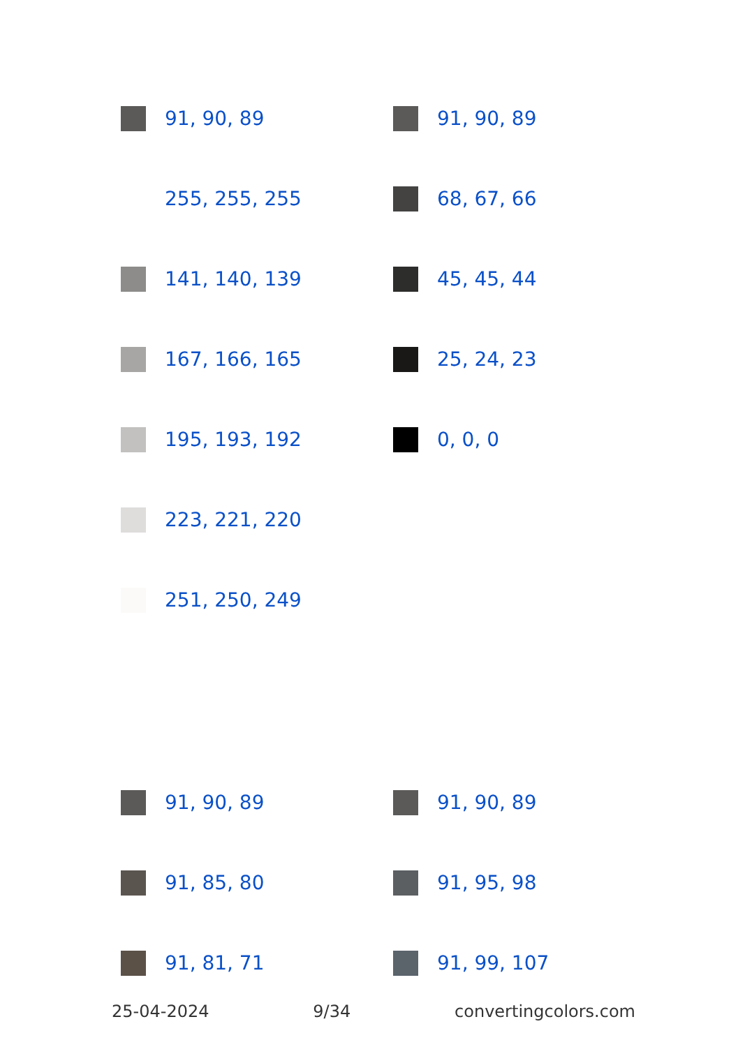91, 90, 89 91, 90, 89
255, 255, 255 68, 67, 66
141, 140, 139 45, 45, 44
167, 166, 165 25, 24, 23
195, 193, 192 0, 0, 0
223, 221, 220
251, 250, 249
91, 90, 89 91, 90, 89
91, 85, 80 91, 95, 98
91, 81, 71 91, 99, 107
25-04-2024 9/34 convertingcolors.com